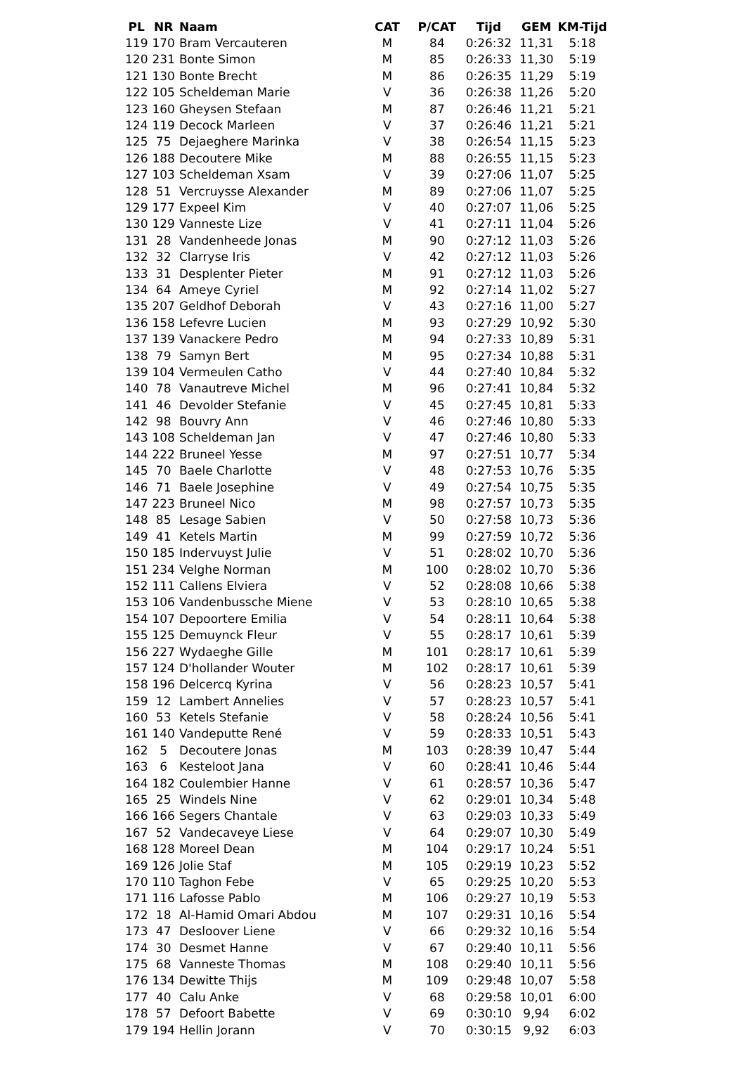| PL | NR | Naam | CAT | P/CAT | Tijd | GEM | KM-Tijd |
| --- | --- | --- | --- | --- | --- | --- | --- |
| 119 | 170 | Bram Vercauteren | M | 84 | 0:26:32 | 11,31 | 5:18 |
| 120 | 231 | Bonte Simon | M | 85 | 0:26:33 | 11,30 | 5:19 |
| 121 | 130 | Bonte Brecht | M | 86 | 0:26:35 | 11,29 | 5:19 |
| 122 | 105 | Scheldeman Marie | V | 36 | 0:26:38 | 11,26 | 5:20 |
| 123 | 160 | Gheysen Stefaan | M | 87 | 0:26:46 | 11,21 | 5:21 |
| 124 | 119 | Decock Marleen | V | 37 | 0:26:46 | 11,21 | 5:21 |
| 125 | 75 | Dejaeghere Marinka | V | 38 | 0:26:54 | 11,15 | 5:23 |
| 126 | 188 | Decoutere Mike | M | 88 | 0:26:55 | 11,15 | 5:23 |
| 127 | 103 | Scheldeman Xsam | V | 39 | 0:27:06 | 11,07 | 5:25 |
| 128 | 51 | Vercruysse Alexander | M | 89 | 0:27:06 | 11,07 | 5:25 |
| 129 | 177 | Expeel Kim | V | 40 | 0:27:07 | 11,06 | 5:25 |
| 130 | 129 | Vanneste Lize | V | 41 | 0:27:11 | 11,04 | 5:26 |
| 131 | 28 | Vandenheede Jonas | M | 90 | 0:27:12 | 11,03 | 5:26 |
| 132 | 32 | Clarryse Iris | V | 42 | 0:27:12 | 11,03 | 5:26 |
| 133 | 31 | Desplenter Pieter | M | 91 | 0:27:12 | 11,03 | 5:26 |
| 134 | 64 | Ameye Cyriel | M | 92 | 0:27:14 | 11,02 | 5:27 |
| 135 | 207 | Geldhof Deborah | V | 43 | 0:27:16 | 11,00 | 5:27 |
| 136 | 158 | Lefevre Lucien | M | 93 | 0:27:29 | 10,92 | 5:30 |
| 137 | 139 | Vanackere Pedro | M | 94 | 0:27:33 | 10,89 | 5:31 |
| 138 | 79 | Samyn Bert | M | 95 | 0:27:34 | 10,88 | 5:31 |
| 139 | 104 | Vermeulen Catho | V | 44 | 0:27:40 | 10,84 | 5:32 |
| 140 | 78 | Vanautreve Michel | M | 96 | 0:27:41 | 10,84 | 5:32 |
| 141 | 46 | Devolder Stefanie | V | 45 | 0:27:45 | 10,81 | 5:33 |
| 142 | 98 | Bouvry Ann | V | 46 | 0:27:46 | 10,80 | 5:33 |
| 143 | 108 | Scheldeman Jan | V | 47 | 0:27:46 | 10,80 | 5:33 |
| 144 | 222 | Bruneel Yesse | M | 97 | 0:27:51 | 10,77 | 5:34 |
| 145 | 70 | Baele Charlotte | V | 48 | 0:27:53 | 10,76 | 5:35 |
| 146 | 71 | Baele Josephine | V | 49 | 0:27:54 | 10,75 | 5:35 |
| 147 | 223 | Bruneel Nico | M | 98 | 0:27:57 | 10,73 | 5:35 |
| 148 | 85 | Lesage Sabien | V | 50 | 0:27:58 | 10,73 | 5:36 |
| 149 | 41 | Ketels Martin | M | 99 | 0:27:59 | 10,72 | 5:36 |
| 150 | 185 | Indervuyst Julie | V | 51 | 0:28:02 | 10,70 | 5:36 |
| 151 | 234 | Velghe Norman | M | 100 | 0:28:02 | 10,70 | 5:36 |
| 152 | 111 | Callens Elviera | V | 52 | 0:28:08 | 10,66 | 5:38 |
| 153 | 106 | Vandenbussche Miene | V | 53 | 0:28:10 | 10,65 | 5:38 |
| 154 | 107 | Depoortere Emilia | V | 54 | 0:28:11 | 10,64 | 5:38 |
| 155 | 125 | Demuynck Fleur | V | 55 | 0:28:17 | 10,61 | 5:39 |
| 156 | 227 | Wydaeghe Gille | M | 101 | 0:28:17 | 10,61 | 5:39 |
| 157 | 124 | D'hollander Wouter | M | 102 | 0:28:17 | 10,61 | 5:39 |
| 158 | 196 | Delcercq Kyrina | V | 56 | 0:28:23 | 10,57 | 5:41 |
| 159 | 12 | Lambert Annelies | V | 57 | 0:28:23 | 10,57 | 5:41 |
| 160 | 53 | Ketels Stefanie | V | 58 | 0:28:24 | 10,56 | 5:41 |
| 161 | 140 | Vandeputte René | V | 59 | 0:28:33 | 10,51 | 5:43 |
| 162 | 5 | Decoutere Jonas | M | 103 | 0:28:39 | 10,47 | 5:44 |
| 163 | 6 | Kesteloot Jana | V | 60 | 0:28:41 | 10,46 | 5:44 |
| 164 | 182 | Coulembier Hanne | V | 61 | 0:28:57 | 10,36 | 5:47 |
| 165 | 25 | Windels Nine | V | 62 | 0:29:01 | 10,34 | 5:48 |
| 166 | 166 | Segers Chantale | V | 63 | 0:29:03 | 10,33 | 5:49 |
| 167 | 52 | Vandecaveye Liese | V | 64 | 0:29:07 | 10,30 | 5:49 |
| 168 | 128 | Moreel Dean | M | 104 | 0:29:17 | 10,24 | 5:51 |
| 169 | 126 | Jolie Staf | M | 105 | 0:29:19 | 10,23 | 5:52 |
| 170 | 110 | Taghon Febe | V | 65 | 0:29:25 | 10,20 | 5:53 |
| 171 | 116 | Lafosse Pablo | M | 106 | 0:29:27 | 10,19 | 5:53 |
| 172 | 18 | Al-Hamid Omari Abdou | M | 107 | 0:29:31 | 10,16 | 5:54 |
| 173 | 47 | Desloover Liene | V | 66 | 0:29:32 | 10,16 | 5:54 |
| 174 | 30 | Desmet Hanne | V | 67 | 0:29:40 | 10,11 | 5:56 |
| 175 | 68 | Vanneste Thomas | M | 108 | 0:29:40 | 10,11 | 5:56 |
| 176 | 134 | Dewitte Thijs | M | 109 | 0:29:48 | 10,07 | 5:58 |
| 177 | 40 | Calu Anke | V | 68 | 0:29:58 | 10,01 | 6:00 |
| 178 | 57 | Defoort Babette | V | 69 | 0:30:10 | 9,94 | 6:02 |
| 179 | 194 | Hellin Jorann | V | 70 | 0:30:15 | 9,92 | 6:03 |